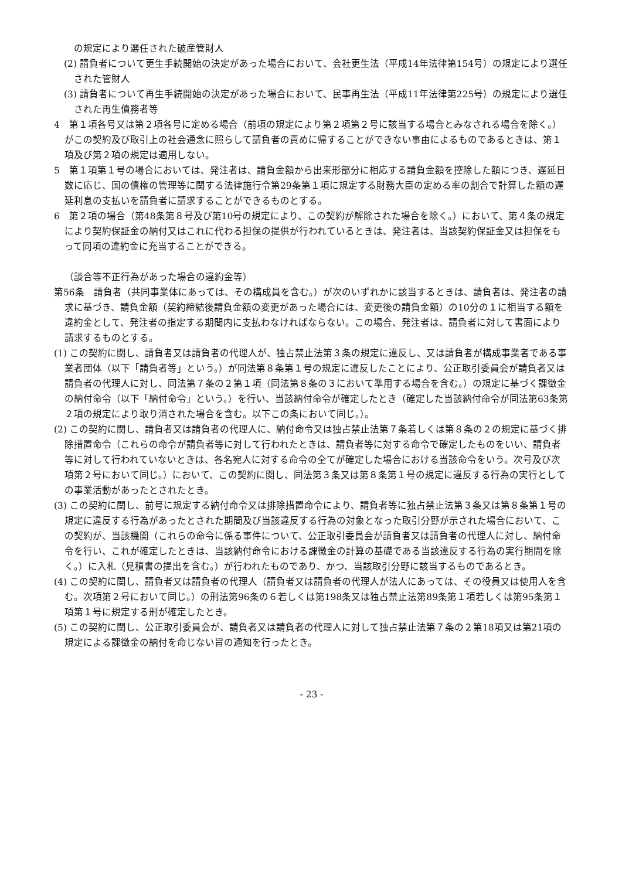の規定により選任された破産管財人
(2) 請負者について更生手続開始の決定があった場合において、会社更生法（平成14年法律第154号）の規定により選任された管財人
(3) 請負者について再生手続開始の決定があった場合において、民事再生法（平成11年法律第225号）の規定により選任された再生債務者等
4　第１項各号又は第２項各号に定める場合（前項の規定により第２項第２号に該当する場合とみなされる場合を除く。）がこの契約及び取引上の社会通念に照らして請負者の責めに帰することができない事由によるものであるときは、第１項及び第２項の規定は適用しない。
5　第１項第１号の場合においては、発注者は、請負金額から出来形部分に相応する請負金額を控除した額につき、遅延日数に応じ、国の債権の管理等に関する法律施行令第29条第１項に規定する財務大臣の定める率の割合で計算した額の遅延利息の支払いを請負者に請求することができるものとする。
6　第２項の場合（第48条第８号及び第10号の規定により、この契約が解除された場合を除く。）において、第４条の規定により契約保証金の納付又はこれに代わる担保の提供が行われているときは、発注者は、当該契約保証金又は担保をもって同項の違約金に充当することができる。
（談合等不正行為があった場合の違約金等）
第56条　請負者（共同事業体にあっては、その構成員を含む。）が次のいずれかに該当するときは、請負者は、発注者の請求に基づき、請負金額（契約締結後請負金額の変更があった場合には、変更後の請負金額）の10分の１に相当する額を違約金として、発注者の指定する期間内に支払わなければならない。この場合、発注者は、請負者に対して書面により請求するものとする。
(1) この契約に関し、請負者又は請負者の代理人が、独占禁止法第３条の規定に違反し、又は請負者が構成事業者である事業者団体（以下「請負者等」という。）が同法第８条第１号の規定に違反したことにより、公正取引委員会が請負者又は請負者の代理人に対し、同法第７条の２第１項（同法第８条の３において準用する場合を含む。）の規定に基づく課徴金の納付命令（以下「納付命令」という。）を行い、当該納付命令が確定したとき（確定した当該納付命令が同法第63条第２項の規定により取り消された場合を含む。以下この条において同じ。）。
(2) この契約に関し、請負者又は請負者の代理人に、納付命令又は独占禁止法第７条若しくは第８条の２の規定に基づく排除措置命令（これらの命令が請負者等に対して行われたときは、請負者等に対する命令で確定したものをいい、請負者等に対して行われていないときは、各名宛人に対する命令の全てが確定した場合における当該命令をいう。次号及び次項第２号において同じ。）において、この契約に関し、同法第３条又は第８条第１号の規定に違反する行為の実行としての事業活動があったとされたとき。
(3) この契約に関し、前号に規定する納付命令又は排除措置命令により、請負者等に独占禁止法第３条又は第８条第１号の規定に違反する行為があったとされた期間及び当該違反する行為の対象となった取引分野が示された場合において、この契約が、当該機関（これらの命令に係る事件について、公正取引委員会が請負者又は請負者の代理人に対し、納付命令を行い、これが確定したときは、当該納付命令における課徴金の計算の基礎である当該違反する行為の実行期間を除く。）に入札（見積書の提出を含む。）が行われたものであり、かつ、当該取引分野に該当するものであるとき。
(4) この契約に関し、請負者又は請負者の代理人（請負者又は請負者の代理人が法人にあっては、その役員又は使用人を含む。次項第２号において同じ。）の刑法第96条の６若しくは第198条又は独占禁止法第89条第１項若しくは第95条第１項第１号に規定する刑が確定したとき。
(5) この契約に関し、公正取引委員会が、請負者又は請負者の代理人に対して独占禁止法第７条の２第18項又は第21項の規定による課徴金の納付を命じない旨の通知を行ったとき。
- 23 -